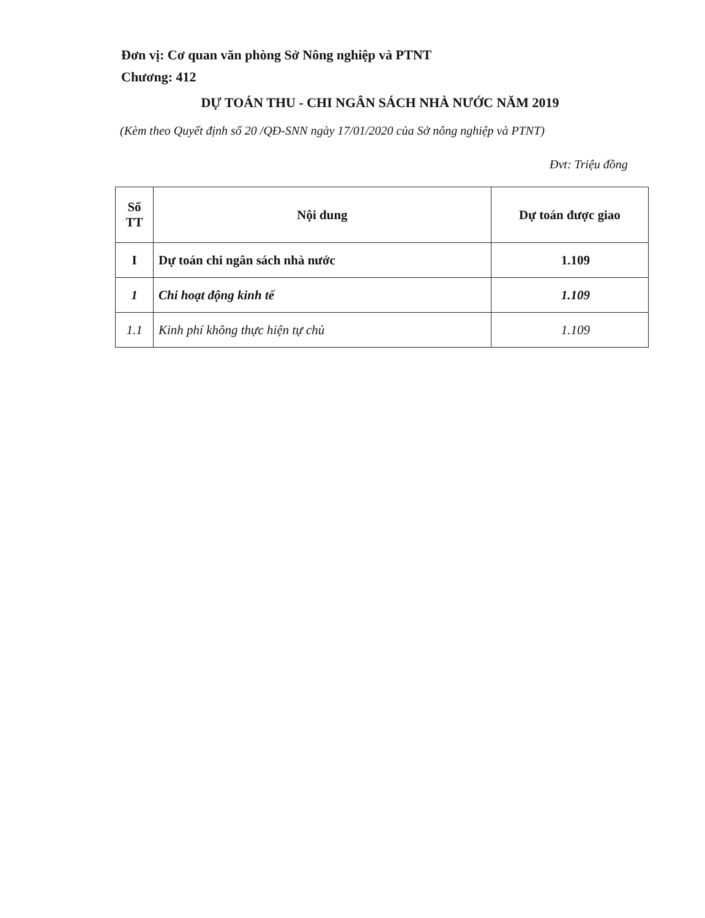Đơn vị: Cơ quan văn phòng Sở Nông nghiệp và PTNT
Chương: 412
DỰ TOÁN THU - CHI NGÂN SÁCH NHÀ NƯỚC NĂM 2019
(Kèm theo Quyết định số 20 /QĐ-SNN ngày 17/01/2020 của Sở nông nghiệp và PTNT)
Đvt: Triệu đồng
| Số TT | Nội dung | Dự toán được giao |
| --- | --- | --- |
| I | Dự toán chi ngân sách nhà nước | 1.109 |
| 1 | Chi hoạt động kinh tế | 1.109 |
| 1.1 | Kinh phí không thực hiện tự chủ | 1.109 |